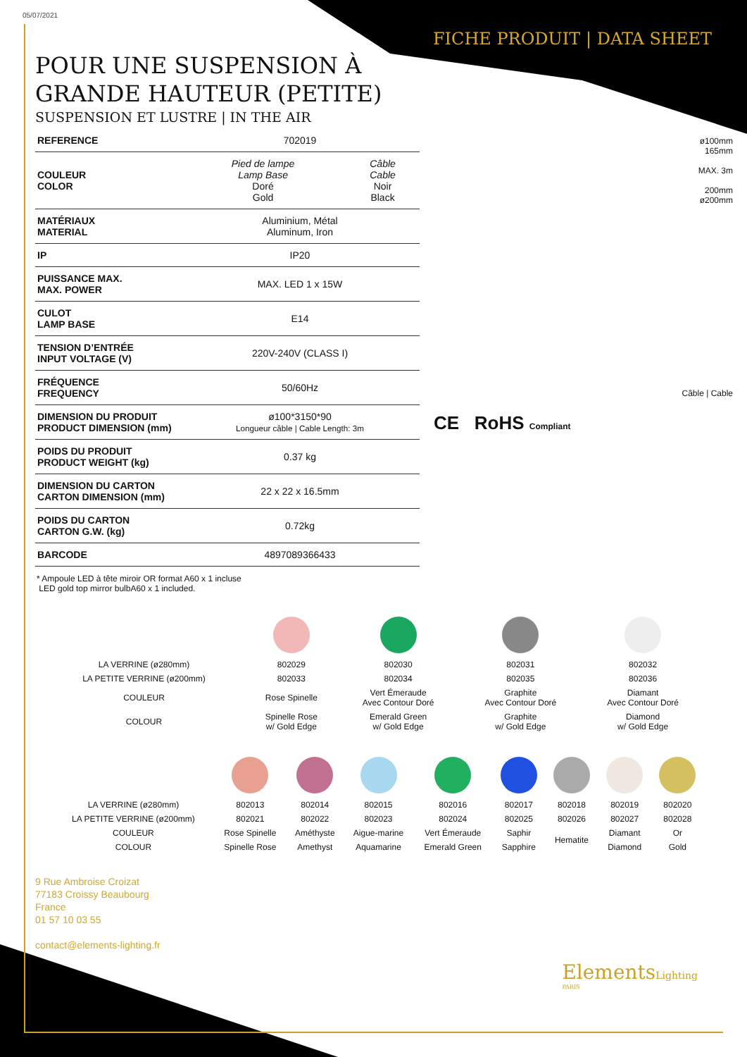05/07/2021
FICHE PRODUIT | DATA SHEET
POUR UNE SUSPENSION À
GRANDE HAUTEUR (PETITE)
SUSPENSION ET LUSTRE | IN THE AIR
| REFERENCE | 702019 | |
| COULEUR COLOR | Pied de lampe Lamp Base Doré Gold | Câble Cable Noir Black |
| MATÉRIAUX MATERIAL | Aluminium, Métal Aluminum, Iron | |
| IP | IP20 | |
| PUISSANCE MAX. MAX. POWER | MAX. LED 1 x 15W | |
| CULOT LAMP BASE | E14 | |
| TENSION D’ENTRÉE INPUT VOLTAGE (V) | 220V-240V (CLASS I) | |
| FRÉQUENCE FREQUENCY | 50/60Hz | |
| DIMENSION DU PRODUIT PRODUCT DIMENSION (mm) | ø100*3150*90 Longueur câble / Cable Length: 3m | |
| POIDS DU PRODUIT PRODUCT WEIGHT (kg) | 0.37 kg | |
| DIMENSION DU CARTON CARTON DIMENSION (mm) | 22 x 22 x 16.5mm | |
| POIDS DU CARTON CARTON G.W. (kg) | 0.72kg | |
| BARCODE | 4897089366433 | |
ø100mm
165mm
MAX. 3m
200mm
ø200mm
Câble | Cable
CE RoHS Compliant
* Ampoule LED à tête miroir OR format A60 x 1 incluse
LED gold top mirror bulbA60 x 1 included.
| LA VERRINE (ø280mm) | 802029 | 802030 | 802031 | 802032 |
| LA PETITE VERRINE (ø200mm) | 802033 | 802034 | 802035 | 802036 |
| COULEUR | Rose Spinelle | Vert Émeraude Avec Contour Doré | Graphite Avec Contour Doré | Diamant Avec Contour Doré |
| COLOUR | Spinelle Rose w/ Gold Edge | Emerald Green w/ Gold Edge | Graphite w/ Gold Edge | Diamond w/ Gold Edge |
| LA VERRINE (ø280mm) | 802013 | 802014 | 802015 | 802016 | 802017 | 802018 | 802019 | 802020 |
| LA PETITE VERRINE (ø200mm) | 802021 | 802022 | 802023 | 802024 | 802025 | 802026 | 802027 | 802028 |
| COULEUR | Rose Spinelle | Améthyste | Aigue-marine | Vert Émeraude | Saphir | Hematite | Diamant | Or |
| COLOUR | Spinelle Rose | Amethyst | Aquamarine | Emerald Green | Sapphire | | Diamond | Gold |
9 Rue Ambroise Croizat
77183 Croissy Beaubourg
France
01 57 10 03 55
contact@elements-lighting.fr
ElementsLighting
PARIS